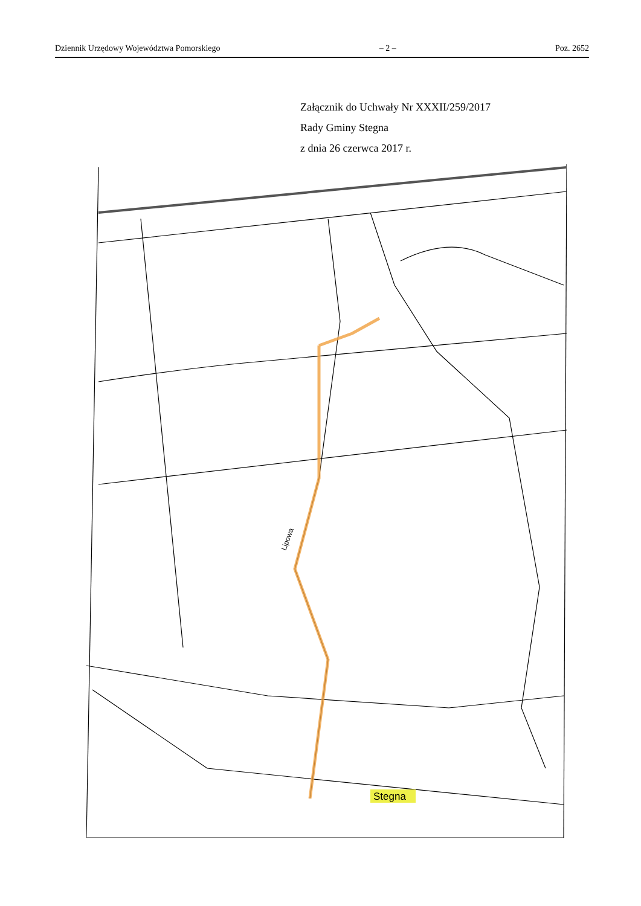Dziennik Urzędowy Województwa Pomorskiego – 2 – Poz. 2652
Załącznik do Uchwały Nr XXXII/259/2017
Rady Gminy Stegna
z dnia 26 czerwca 2017 r.
Stegna
Lipowa